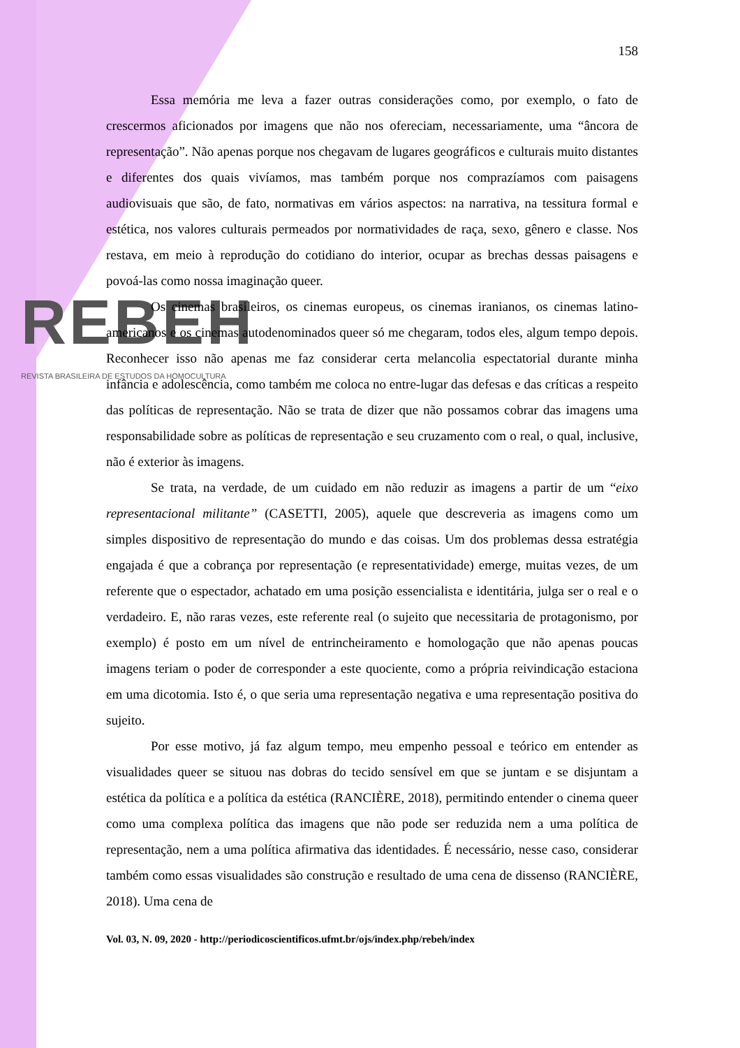REBEH
REVISTA BRASILEIRA DE ESTUDOS DA HOMOCULTURA
158
Essa memória me leva a fazer outras considerações como, por exemplo, o fato de crescermos aficionados por imagens que não nos ofereciam, necessariamente, uma “âncora de representação”. Não apenas porque nos chegavam de lugares geográficos e culturais muito distantes e diferentes dos quais vivíamos, mas também porque nos comprazíamos com paisagens audiovisuais que são, de fato, normativas em vários aspectos: na narrativa, na tessitura formal e estética, nos valores culturais permeados por normatividades de raça, sexo, gênero e classe. Nos restava, em meio à reprodução do cotidiano do interior, ocupar as brechas dessas paisagens e povoá-las como nossa imaginação queer.
Os cinemas brasileiros, os cinemas europeus, os cinemas iranianos, os cinemas latino-americanos e os cinemas autodenominados queer só me chegaram, todos eles, algum tempo depois. Reconhecer isso não apenas me faz considerar certa melancolia espectatorial durante minha infância e adolescência, como também me coloca no entre-lugar das defesas e das críticas a respeito das políticas de representação. Não se trata de dizer que não possamos cobrar das imagens uma responsabilidade sobre as políticas de representação e seu cruzamento com o real, o qual, inclusive, não é exterior às imagens.
Se trata, na verdade, de um cuidado em não reduzir as imagens a partir de um “eixo representacional militante” (CASETTI, 2005), aquele que descreveria as imagens como um simples dispositivo de representação do mundo e das coisas. Um dos problemas dessa estratégia engajada é que a cobrança por representação (e representatividade) emerge, muitas vezes, de um referente que o espectador, achatado em uma posição essencialista e identitária, julga ser o real e o verdadeiro. E, não raras vezes, este referente real (o sujeito que necessitaria de protagonismo, por exemplo) é posto em um nível de entrincheiramento e homologação que não apenas poucas imagens teriam o poder de corresponder a este quociente, como a própria reivindicação estaciona em uma dicotomia. Isto é, o que seria uma representação negativa e uma representação positiva do sujeito.
Por esse motivo, já faz algum tempo, meu empenho pessoal e teórico em entender as visualidades queer se situou nas dobras do tecido sensível em que se juntam e se disjuntam a estética da política e a política da estética (RANCIÈRE, 2018), permitindo entender o cinema queer como uma complexa política das imagens que não pode ser reduzida nem a uma política de representação, nem a uma política afirmativa das identidades. É necessário, nesse caso, considerar também como essas visualidades são construção e resultado de uma cena de dissenso (RANCIÈRE, 2018). Uma cena de
Vol. 03, N. 09, 2020 - http://periodicoscientificos.ufmt.br/ojs/index.php/rebeh/index